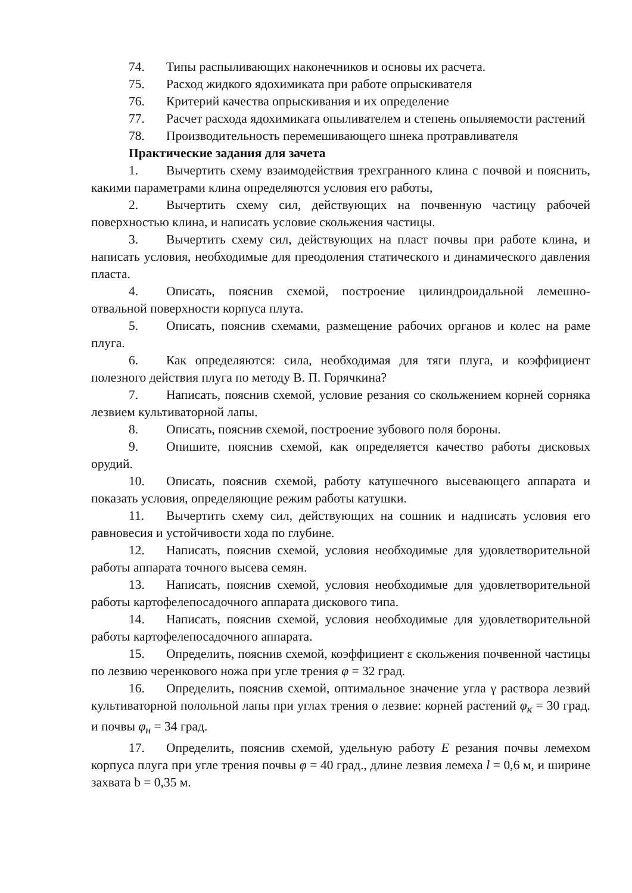74. Типы распыливающих наконечников и основы их расчета.
75. Расход жидкого ядохимиката при работе опрыскивателя
76. Критерий качества опрыскивания и их определение
77. Расчет расхода ядохимиката опыливателем и степень опыляемости растений
78. Производительность перемешивающего шнека протравливателя
Практические задания для зачета
1. Вычертить схему взаимодействия трехгранного клина с почвой и пояснить, какими параметрами клина определяются условия его работы,
2. Вычертить схему сил, действующих на почвенную частицу рабочей поверхностью клина, и написать условие скольжения частицы.
3. Вычертить схему сил, действующих на пласт почвы при работе клина, и написать условия, необходимые для преодоления статического и динамического давления пласта.
4. Описать, пояснив схемой, построение цилиндроидальной лемешно-отвальной поверхности корпуса плута.
5. Описать, пояснив схемами, размещение рабочих органов и колес на раме плуга.
6. Как определяются: сила, необходимая для тяги плуга, и коэффициент полезного действия плуга по методу В. П. Горячкина?
7. Написать, пояснив схемой, условие резания со скольжением корней сорняка лезвием культиваторной лапы.
8. Описать, пояснив схемой, построение зубового поля бороны.
9. Опишите, пояснив схемой, как определяется качество работы дисковых орудий.
10. Описать, пояснив схемой, работу катушечного высевающего аппарата и показать условия, определяющие режим работы катушки.
11. Вычертить схему сил, действующих на сошник и надписать условия его равновесия и устойчивости хода по глубине.
12. Написать, пояснив схемой, условия необходимые для удовлетворительной работы аппарата точного высева семян.
13. Написать, пояснив схемой, условия необходимые для удовлетворительной работы картофелепосадочного аппарата дискового типа.
14. Написать, пояснив схемой, условия необходимые для удовлетворительной работы картофелепосадочного аппарата.
15. Определить, пояснив схемой, коэффициент ε скольжения почвенной частицы по лезвию черенкового ножа при угле трения φ = 32 град.
16. Определить, пояснив схемой, оптимальное значение угла γ раствора лезвий культиваторной полольной лапы при углах трения о лезвие: корней растений φ<sub>к</sub> = 30 град. и почвы φ<sub>н</sub> = 34 град.
17. Определить, пояснив схемой, удельную работу Е резания почвы лемехом корпуса плуга при угле трения почвы φ = 40 град., длине лезвия лемеха l = 0,6 м, и ширине захвата b = 0,35 м.